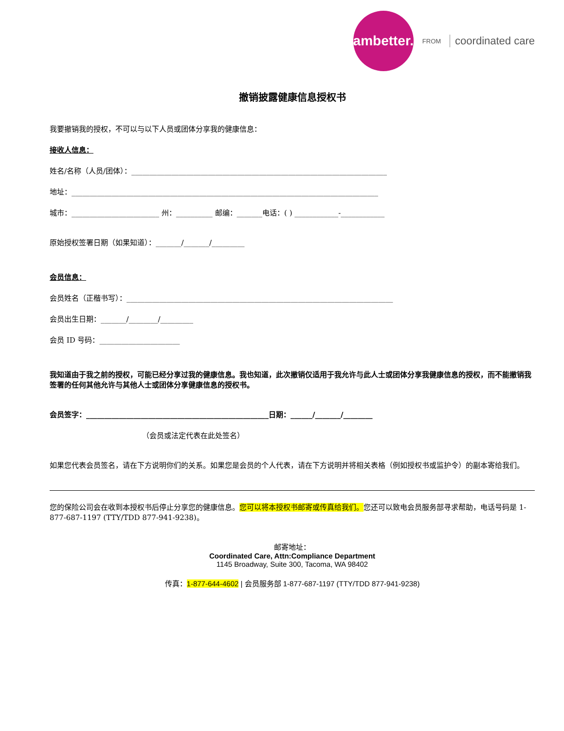ambetter.
FROM coordinated care
撤销披露健康信息授权书
我要撤销我的授权，不可以与以下人员或团体分享我的健康信息：
接收人信息：
姓名/名称（人员/团体）：______________________________________________________________________
地址：____________________________________________________________________________________
城市：________________________ 州：__________ 邮编：_______电话：( ) ____________-____________
原始授权签署日期（如果知道）：_______/_______/_________
会员信息：
会员姓名（正楷书写）：_________________________________________________________________________
会员出生日期：_______/________/_________
会员 ID 号码：______________________
我知道由于我之前的授权，可能已经分享过我的健康信息。我也知道，此次撤销仅适用于我允许与此人士或团体分享我健康信息的授权，而不能撤销我签署的任何其他允许与其他人士或团体分享健康信息的授权书。
会员签字：__________________________________________________日期：______/_______/________
（会员或法定代表在此处签名）
如果您代表会员签名，请在下方说明你们的关系。如果您是会员的个人代表，请在下方说明并将相关表格（例如授权书或监护令）的副本寄给我们。
您的保险公司会在收到本授权书后停止分享您的健康信息。您可以将本授权书邮寄或传真给我们。您还可以致电会员服务部寻求帮助，电话号码是 1-877-687-1197 (TTY/TDD 877-941-9238)。
邮寄地址：
Coordinated Care, Attn:Compliance Department
1145 Broadway, Suite 300, Tacoma, WA 98402
传真：1-877-644-4602 | 会员服务部 1-877-687-1197 (TTY/TDD 877-941-9238)